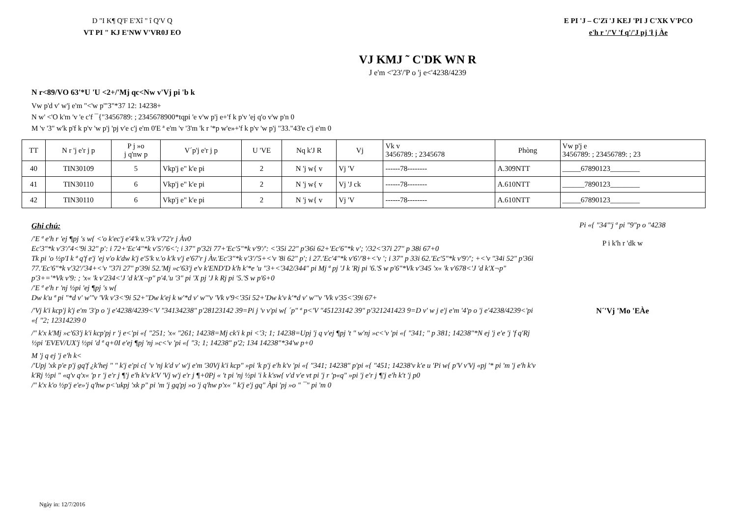D "I K¶ Q'F E'Xî " î Q'V Q
VT PI " KJ E'NW V'VR0J EO
E PI 'J – C'Zï 'J KEJ 'PI J C'XK V'PCO
e'h r '/'V 'f q'/'J pj 'ł j Àe
VJ KMJ ˜ C'DK WN R
J e'm <'23'/'P o 'j e<'4238/4239
N r<89/VO 63'*U 'U <2+/'Mj qc<Nw v'Vj pi 'b k
Vw p'd v' w'j e'm "<'w p'"3"*37 12: 14238+
N w' <'O k'm 'v 'e c'f ¯{"3456789: ; 2345678900*tqpi 'e v'w p'j e+'f k p'v 'ej q'o v'w p'n 0
M 'v '3" w'k p'f k p'v 'w p'j 'pj v'e c'j e'm 0'E ª e'm 'v '3'm 'k r '*p w'e»+'f k p'v 'w p'j "33."43'e c'j e'm 0
| TT | N r 'j e'r j p | P j »o j q'nw p | V´p'j e'r j p | U 'VE | Nq k'J R | Vj | Vk v 3456789: ; 2345678 | Phòng | Vw p'j e 3456789: ; 23456789: ; 23 |
| --- | --- | --- | --- | --- | --- | --- | --- | --- | --- |
| 40 | TIN30109 | 5 | Vkp'j e" k'e pi | 2 | N 'j w{ v | Vj 'V | ------78-------- | A.309NTT | _____67890123________ |
| 41 | TIN30110 | 6 | Vkp'j e" k'e pi | 2 | N 'j w{ v | Vj 'J ck | ------78-------- | A.610NTT | ______7890123________ |
| 42 | TIN30110 | 6 | Vkp'j e" k'e pi | 2 | N 'j w{ v | Vj 'V | ------78-------- | A.610NTT | _____67890123________ |
Ghi chú:
/'E ª e'h r 'ej ¶pj 's w{ <'o k'ec'j e'4'k v.'3'k v'72'r j Àv0
Ec'3"*k v'3'/'4<'9i 32" p': i 72+'Ec'4"*k v'5'/'6<'; i 37" p'32i 77+'Ec'5"*k v'9'/': <'35i 22" p'36i 62+'Ec'6"*k v'; '/32<'37i 27" p 38i 67+0
Tk pi 'o ½p'I k ª q'f e'j 'ej v'o k'dw k'j e'5'k v.'o k'k v'j e'67'r j Àv.'Ec'3"*k v'3'/'5+<'v '8i 62" p'; i 27.'Ec'4"*k v'6'/'8+<'v '; i 37" p 33i 62.'Ec'5"*k v'9'/'; +<'v "34i 52" p'36i 77.'Ec'6"*k v'32'/'34+<'v "37i 27" p'39i 52.'Mj »c'63'j e'v k'END'D k'h k'*e 'u "3+<'342/344" pi Mj ª pj 'J k 'Rj pi '6.'S w p'6"*Vk v'345 'x« 'k v'678<'J 'd k'X¬p" p'3+='*Vk v'9: ; 'x« 'k v'234<'J 'd k'X¬p" p'4.'u '3" pi 'X pj 'J k Rj pi '5.'S w p'6+0
/'E ª e'h r 'nj ½pi 'ej ¶pj 's w{
Dw k'u ª pi "*d v' w'"v 'Vk v'3<'9i 52+''Dw k'ej k w'*d v' w'"v 'Vk v'9<'35i 52+'Dw k'v k'*d v' w'"v 'Vk v'35<'39i 67+
/'Vj k'i kcp'j k'j e'm '3'p o 'j e'4238/4239<'V "34134238" p'28123142 39=Pi j 'v v'pi w{ ´p" ª p<'V "45123142 39" p'321241423 9=D v' w j e'j e'm '4'p o 'j e'4238/4239<'pi «{ "2; 12314239 0
/" k'x k'Mj »c'63'j k'i kcp'pj r 'j e<'pi «{ "251; 'x« "261; 14238=Mj ck'i k pi <'3; 1; 14238=Upj 'j q v'ej ¶pj 't " w'nj »c<'v 'pi «{ "341; " p 381; 14238"*N ej 'j e'e 'j 'f q'Rj ½pi 'EVEV/UX'j ½pi 'd ª q+0I e'ej ¶pj 'nj »c<'v 'pi «{ "3; 1; 14238" p'2; 134 14238"*34'w p+0
M 'j q ej 'j e'h k<
/'Upj 'xk p'e p'j gq'f ¿k'hej " " k'j e'pi c{ 'v 'nj k'd v' w'j e'm '30Vj k'i kcp" »pi 'k p'j e'h k'v 'pi «{ "341; 14238" p'pi «{ "451; 14238'v k'e u 'Pi w{ p'V v'Vj «pj '* pi 'm 'j e'h k'v k'Rj ½pi " «q'v q'x« 'p r 'j e'r j ¶'j e'h k'v k'V 'Vj w'j e'r j ¶+0Pj « 't pi 'nj ½pi 'i k k'sw{ v'd v'e vt pi 'j r 'p«q" »pi 'j e'r j ¶'j e'h k't 'j p0
/" k'x k'o ½p'j e'e»'j q'hw p<'ukpj 'xk p" pi 'm 'j gq'pj »o 'j q'hw p'x« " k'j e'j gq" Àpi 'pj »o " ¯" pi 'm 0
Pi «{ "34"'j ª pi "9"p o "4238
P i k'h r 'dk w
N´'Vj 'Mo 'EÀe
Ngày in: 12/7/2016